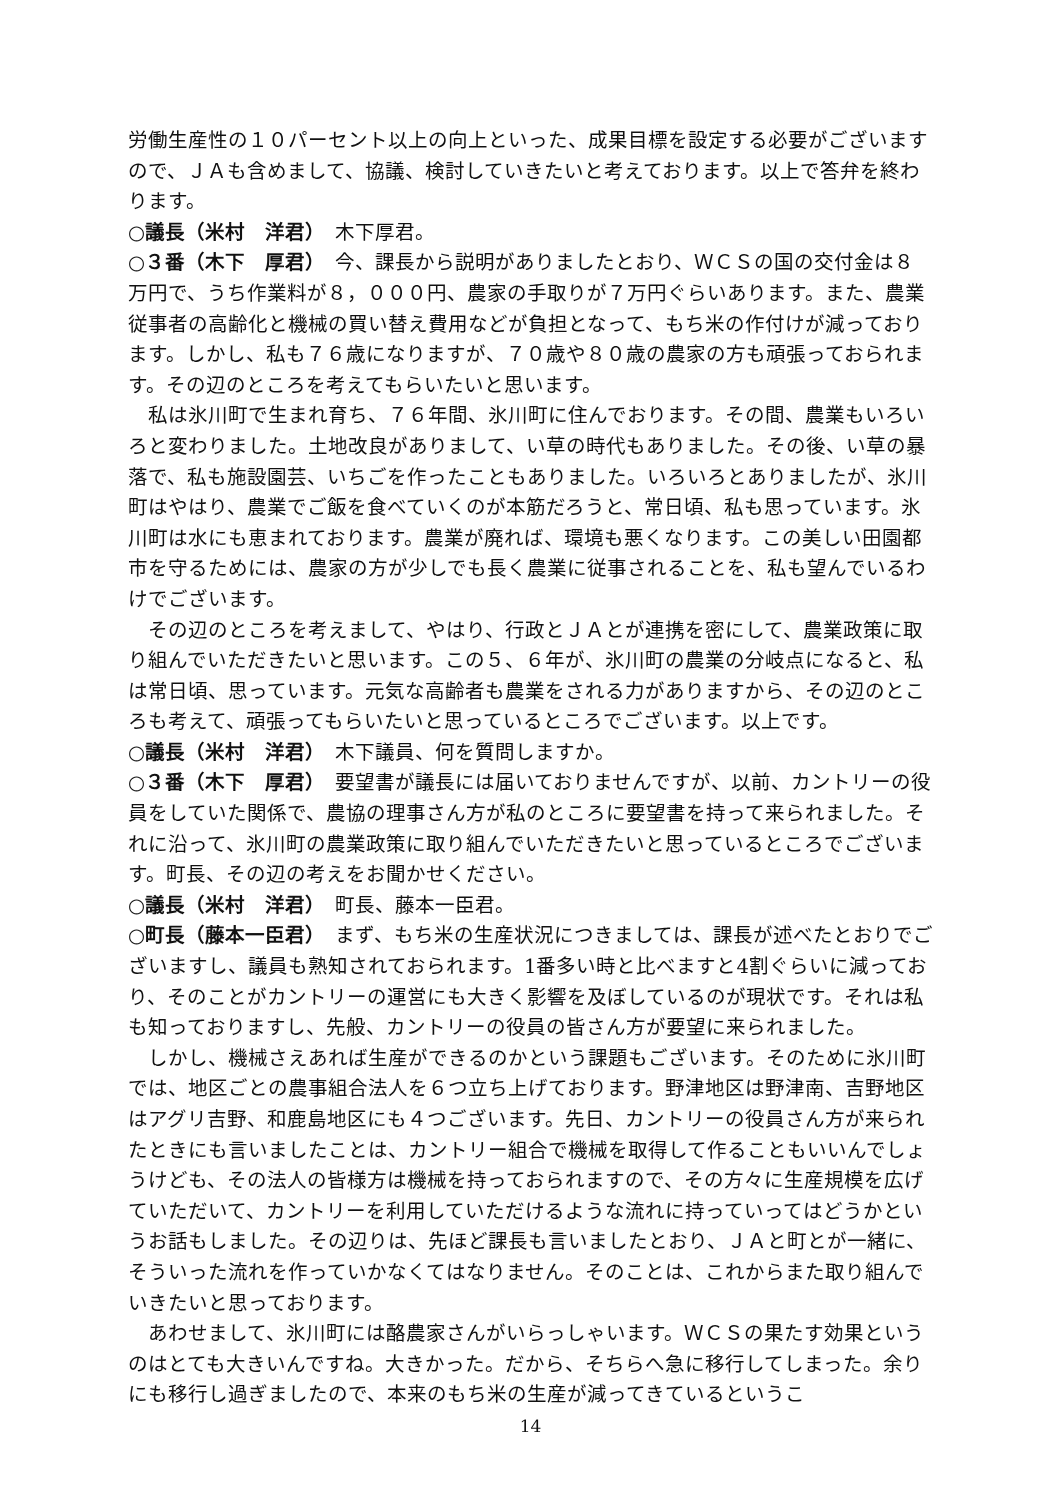労働生産性の１０パーセント以上の向上といった、成果目標を設定する必要がございますので、ＪＡも含めまして、協議、検討していきたいと考えております。以上で答弁を終わります。
○議長（米村　洋君）　木下厚君。
○３番（木下　厚君）　今、課長から説明がありましたとおり、ＷＣＳの国の交付金は８万円で、うち作業料が８，０００円、農家の手取りが７万円ぐらいあります。また、農業従事者の高齢化と機械の買い替え費用などが負担となって、もち米の作付けが減っております。しかし、私も７６歳になりますが、７０歳や８０歳の農家の方も頑張っておられます。その辺のところを考えてもらいたいと思います。
私は氷川町で生まれ育ち、７６年間、氷川町に住んでおります。その間、農業もいろいろと変わりました。土地改良がありまして、い草の時代もありました。その後、い草の暴落で、私も施設園芸、いちごを作ったこともありました。いろいろとありましたが、氷川町はやはり、農業でご飯を食べていくのが本筋だろうと、常日頃、私も思っています。氷川町は水にも恵まれております。農業が廃れば、環境も悪くなります。この美しい田園都市を守るためには、農家の方が少しでも長く農業に従事されることを、私も望んでいるわけでございます。
その辺のところを考えまして、やはり、行政とＪＡとが連携を密にして、農業政策に取り組んでいただきたいと思います。この５、６年が、氷川町の農業の分岐点になると、私は常日頃、思っています。元気な高齢者も農業をされる力がありますから、その辺のところも考えて、頑張ってもらいたいと思っているところでございます。以上です。
○議長（米村　洋君）　木下議員、何を質問しますか。
○３番（木下　厚君）　要望書が議長には届いておりませんですが、以前、カントリーの役員をしていた関係で、農協の理事さん方が私のところに要望書を持って来られました。それに沿って、氷川町の農業政策に取り組んでいただきたいと思っているところでございます。町長、その辺の考えをお聞かせください。
○議長（米村　洋君）　町長、藤本一臣君。
○町長（藤本一臣君）　まず、もち米の生産状況につきましては、課長が述べたとおりでございますし、議員も熟知されておられます。1番多い時と比べますと4割ぐらいに減っており、そのことがカントリーの運営にも大きく影響を及ぼしているのが現状です。それは私も知っておりますし、先般、カントリーの役員の皆さん方が要望に来られました。
しかし、機械さえあれば生産ができるのかという課題もございます。そのために氷川町では、地区ごとの農事組合法人を６つ立ち上げております。野津地区は野津南、吉野地区はアグリ吉野、和鹿島地区にも４つございます。先日、カントリーの役員さん方が来られたときにも言いましたことは、カントリー組合で機械を取得して作ることもいいんでしょうけども、その法人の皆様方は機械を持っておられますので、その方々に生産規模を広げていただいて、カントリーを利用していただけるような流れに持っていってはどうかというお話もしました。その辺りは、先ほど課長も言いましたとおり、ＪＡと町とが一緒に、そういった流れを作っていかなくてはなりません。そのことは、これからまた取り組んでいきたいと思っております。
あわせまして、氷川町には酪農家さんがいらっしゃいます。ＷＣＳの果たす効果というのはとても大きいんですね。大きかった。だから、そちらへ急に移行してしまった。余りにも移行し過ぎましたので、本来のもち米の生産が減ってきているというこ
14